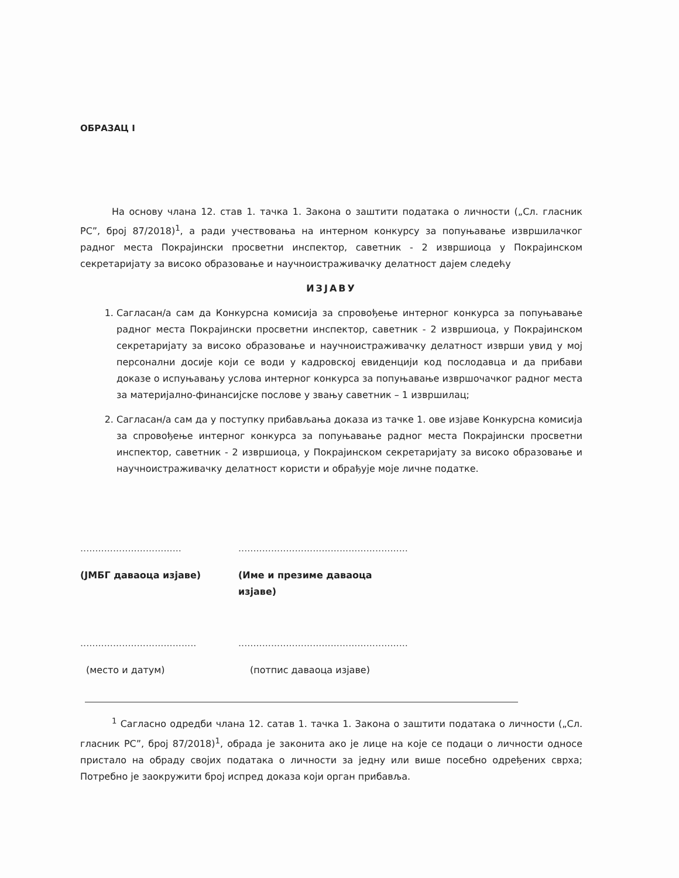ОБРАЗАЦ I
На основу члана 12. став 1. тачка 1. Закона о заштити података о личности („Сл. гласник РС”, број 87/2018)<sup>1</sup>, а ради учествовања на интерном конкурсу за попуњавање извршилачког радног места Покрајински просветни инспектор, саветник - 2 извршиоца у Покрајинском секретаријату за високо образовање и научноистраживачку делатност дајем следећу
ИЗЈАВУ
1. Сагласан/а сам да Конкурсна комисија за спровођење интерног конкурса за попуњавање радног места Покрајински просветни инспектор, саветник - 2 извршиоца, у Покрајинском секретаријату за високо образовање и научноистраживачку делатност изврши увид у мој персонални досије који се води у кадровској евиденцији код послодавца и да прибави доказе о испуњавању услова интерног конкурса за попуњавање извршочачког радног места за материјално-финансијске послове у звању саветник – 1 извршилац;
2. Сагласан/а сам да у поступку прибављања доказа из тачке 1. ове изјаве Конкурсна комисија за спровођење интерног конкурса за попуњавање радног места Покрајински просветни инспектор, саветник - 2 извршиоца, у Покрајинском секретаријату за високо образовање и научноистраживачку делатност користи и обрађује моје личне податке.
..................................
(ЈМБГ даваоца изјаве)
.........................................................
(Име и презиме даваоца изјаве)
.......................................
(место и датум)
.........................................................
(потпис даваоца изјаве)
<sup>1</sup> Сагласно одредби члана 12. сатав 1. тачка 1. Закона о заштити података о личности („Сл. гласник РС”, број 87/2018)<sup>1</sup>, обрада је законита ако је лице на које се подаци о личности односе пристало на обраду својих података о личности за једну или више посебно одређених сврха; Потребно је заокружити број испред доказа који орган прибавља.